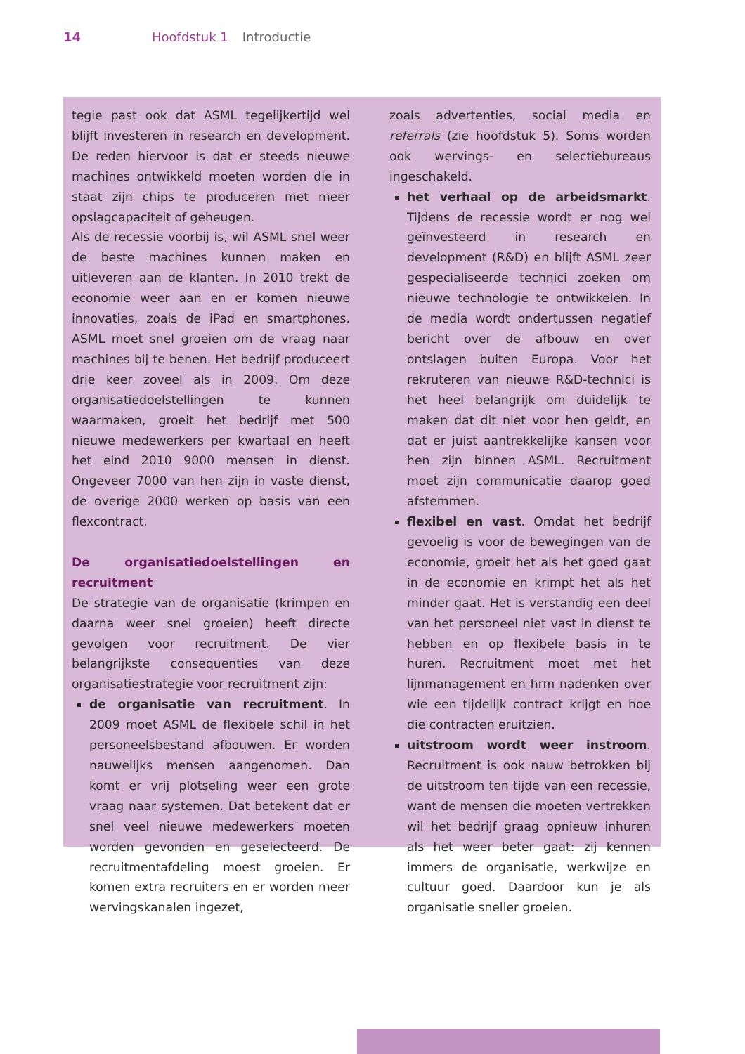14 Hoofdstuk 1 Introductie
tegie past ook dat ASML tegelijkertijd wel blijft investeren in research en development. De reden hiervoor is dat er steeds nieuwe machines ontwikkeld moeten worden die in staat zijn chips te produceren met meer opslagcapaciteit of geheugen.
Als de recessie voorbij is, wil ASML snel weer de beste machines kunnen maken en uitleveren aan de klanten. In 2010 trekt de economie weer aan en er komen nieuwe innovaties, zoals de iPad en smartphones. ASML moet snel groeien om de vraag naar machines bij te benen. Het bedrijf produceert drie keer zoveel als in 2009. Om deze organisatiedoelstellingen te kunnen waarmaken, groeit het bedrijf met 500 nieuwe medewerkers per kwartaal en heeft het eind 2010 9000 mensen in dienst. Ongeveer 7000 van hen zijn in vaste dienst, de overige 2000 werken op basis van een flexcontract.
De organisatiedoelstellingen en recruitment
De strategie van de organisatie (krimpen en daarna weer snel groeien) heeft directe gevolgen voor recruitment. De vier belangrijkste consequenties van deze organisatiestrategie voor recruitment zijn:
de organisatie van recruitment. In 2009 moet ASML de flexibele schil in het personeelsbestand afbouwen. Er worden nauwelijks mensen aangenomen. Dan komt er vrij plotseling weer een grote vraag naar systemen. Dat betekent dat er snel veel nieuwe medewerkers moeten worden gevonden en geselecteerd. De recruitmentafdeling moest groeien. Er komen extra recruiters en er worden meer wervingskanalen ingezet,
zoals advertenties, social media en referrals (zie hoofdstuk 5). Soms worden ook wervings- en selectiebureaus ingeschakeld.
het verhaal op de arbeidsmarkt. Tijdens de recessie wordt er nog wel geïnvesteerd in research en development (R&D) en blijft ASML zeer gespecialiseerde technici zoeken om nieuwe technologie te ontwikkelen. In de media wordt ondertussen negatief bericht over de afbouw en over ontslagen buiten Europa. Voor het rekruteren van nieuwe R&D-technici is het heel belangrijk om duidelijk te maken dat dit niet voor hen geldt, en dat er juist aantrekkelijke kansen voor hen zijn binnen ASML. Recruitment moet zijn communicatie daarop goed afstemmen.
flexibel en vast. Omdat het bedrijf gevoelig is voor de bewegingen van de economie, groeit het als het goed gaat in de economie en krimpt het als het minder gaat. Het is verstandig een deel van het personeel niet vast in dienst te hebben en op flexibele basis in te huren. Recruitment moet met het lijnmanagement en hrm nadenken over wie een tijdelijk contract krijgt en hoe die contracten eruitzien.
uitstroom wordt weer instroom. Recruitment is ook nauw betrokken bij de uitstroom ten tijde van een recessie, want de mensen die moeten vertrekken wil het bedrijf graag opnieuw inhuren als het weer beter gaat: zij kennen immers de organisatie, werkwijze en cultuur goed. Daardoor kun je als organisatie sneller groeien.